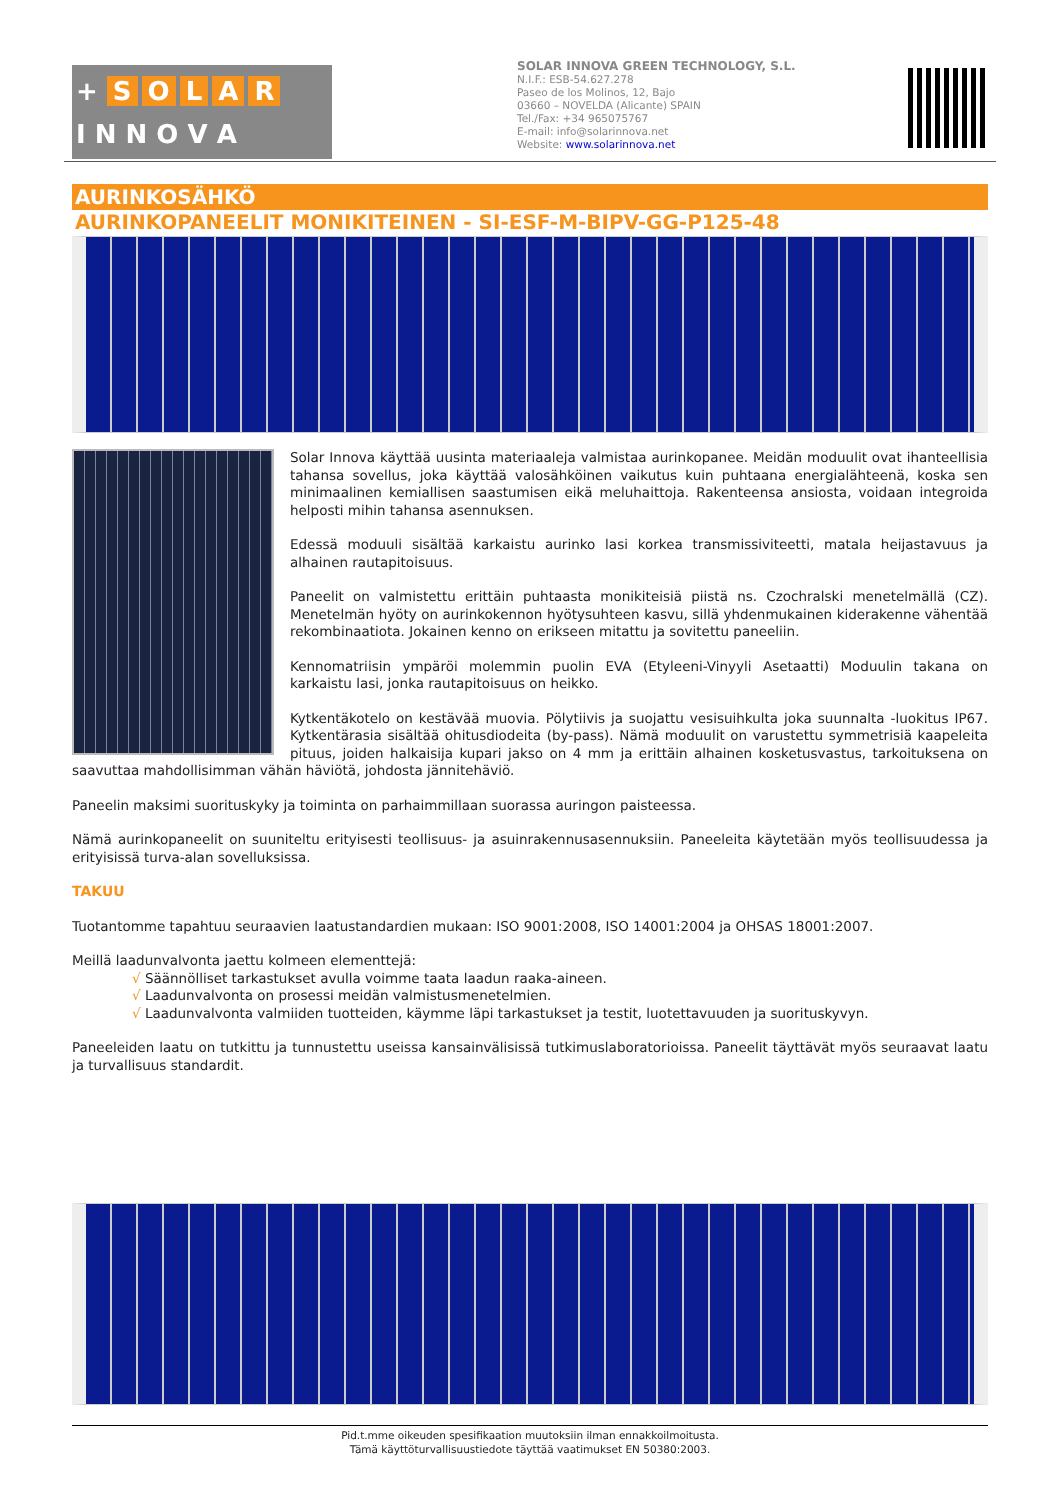+ SOLAR
I N N O V A
SOLAR INNOVA GREEN TECHNOLOGY, S.L.
N.I.F.: ESB-54.627.278
Paseo de los Molinos, 12, Bajo
03660 – NOVELDA (Alicante) SPAIN
Tel./Fax: +34 965075767
E-mail: info@solarinnova.net
Website: www.solarinnova.net
AURINKOSÄHKÖ
AURINKOPANEELIT MONIKITEINEN - SI-ESF-M-BIPV-GG-P125-48
Solar Innova käyttää uusinta materiaaleja valmistaa aurinkopanee. Meidän moduulit ovat ihanteellisia tahansa sovellus, joka käyttää valosähköinen vaikutus kuin puhtaana energialähteenä, koska sen minimaalinen kemiallisen saastumisen eikä meluhaittoja. Rakenteensa ansiosta, voidaan integroida helposti mihin tahansa asennuksen.
Edessä moduuli sisältää karkaistu aurinko lasi korkea transmissiviteetti, matala heijastavuus ja alhainen rautapitoisuus.
Paneelit on valmistettu erittäin puhtaasta monikiteisiä piistä ns. Czochralski menetelmällä (CZ). Menetelmän hyöty on aurinkokennon hyötysuhteen kasvu, sillä yhdenmukainen kiderakenne vähentää rekombinaatiota. Jokainen kenno on erikseen mitattu ja sovitettu paneeliin.
Kennomatriisin ympäröi molemmin puolin EVA (Etyleeni-Vinyyli Asetaatti) Moduulin takana on karkaistu lasi, jonka rautapitoisuus on heikko.
Kytkentäkotelo on kestävää muovia. Pölytiivis ja suojattu vesisuihkulta joka suunnalta -luokitus IP67. Kytkentärasia sisältää ohitusdiodeita (by-pass). Nämä moduulit on varustettu symmetrisiä kaapeleita pituus, joiden halkaisija kupari jakso on 4 mm ja erittäin alhainen kosketusvastus, tarkoituksena on saavuttaa mahdollisimman vähän häviötä, johdosta jännitehäviö.
Paneelin maksimi suorituskyky ja toiminta on parhaimmillaan suorassa auringon paisteessa.
Nämä aurinkopaneelit on suuniteltu erityisesti teollisuus- ja asuinrakennusasennuksiin. Paneeleita käytetään myös teollisuudessa ja erityisissä turva-alan sovelluksissa.
TAKUU
Tuotantomme tapahtuu seuraavien laatustandardien mukaan: ISO 9001:2008, ISO 14001:2004 ja OHSAS 18001:2007.
Meillä laadunvalvonta jaettu kolmeen elementtejä:
√ Säännölliset tarkastukset avulla voimme taata laadun raaka-aineen.
√ Laadunvalvonta on prosessi meidän valmistusmenetelmien.
√ Laadunvalvonta valmiiden tuotteiden, käymme läpi tarkastukset ja testit, luotettavuuden ja suorituskyvyn.
Paneeleiden laatu on tutkittu ja tunnustettu useissa kansainvälisissä tutkimuslaboratorioissa. Paneelit täyttävät myös seuraavat laatu ja turvallisuus standardit.
Pid.t.mme oikeuden spesifikaation muutoksiin ilman ennakkoilmoitusta.
Tämä käyttöturvallisuustiedote täyttää vaatimukset EN 50380:2003.